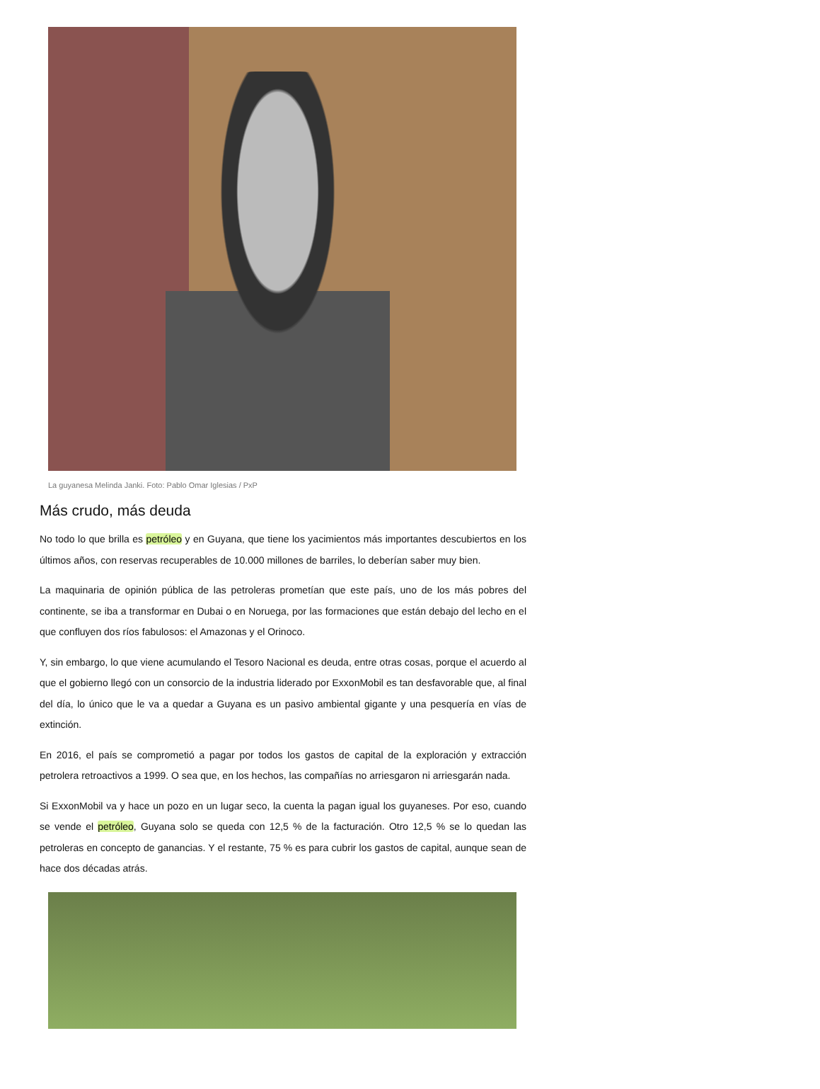La guyanesa Melinda Janki. Foto: Pablo Omar Iglesias / PxP
Más crudo, más deuda
No todo lo que brilla es petróleo y en Guyana, que tiene los yacimientos más importantes descubiertos en los últimos años, con reservas recuperables de 10.000 millones de barriles, lo deberían saber muy bien.
La maquinaria de opinión pública de las petroleras prometían que este país, uno de los más pobres del continente, se iba a transformar en Dubai o en Noruega, por las formaciones que están debajo del lecho en el que confluyen dos ríos fabulosos: el Amazonas y el Orinoco.
Y, sin embargo, lo que viene acumulando el Tesoro Nacional es deuda, entre otras cosas, porque el acuerdo al que el gobierno llegó con un consorcio de la industria liderado por ExxonMobil es tan desfavorable que, al final del día, lo único que le va a quedar a Guyana es un pasivo ambiental gigante y una pesquería en vías de extinción.
En 2016, el país se comprometió a pagar por todos los gastos de capital de la exploración y extracción petrolera retroactivos a 1999. O sea que, en los hechos, las compañías no arriesgaron ni arriesgarán nada.
Si ExxonMobil va y hace un pozo en un lugar seco, la cuenta la pagan igual los guyaneses. Por eso, cuando se vende el petróleo, Guyana solo se queda con 12,5 % de la facturación. Otro 12,5 % se lo quedan las petroleras en concepto de ganancias. Y el restante, 75 % es para cubrir los gastos de capital, aunque sean de hace dos décadas atrás.